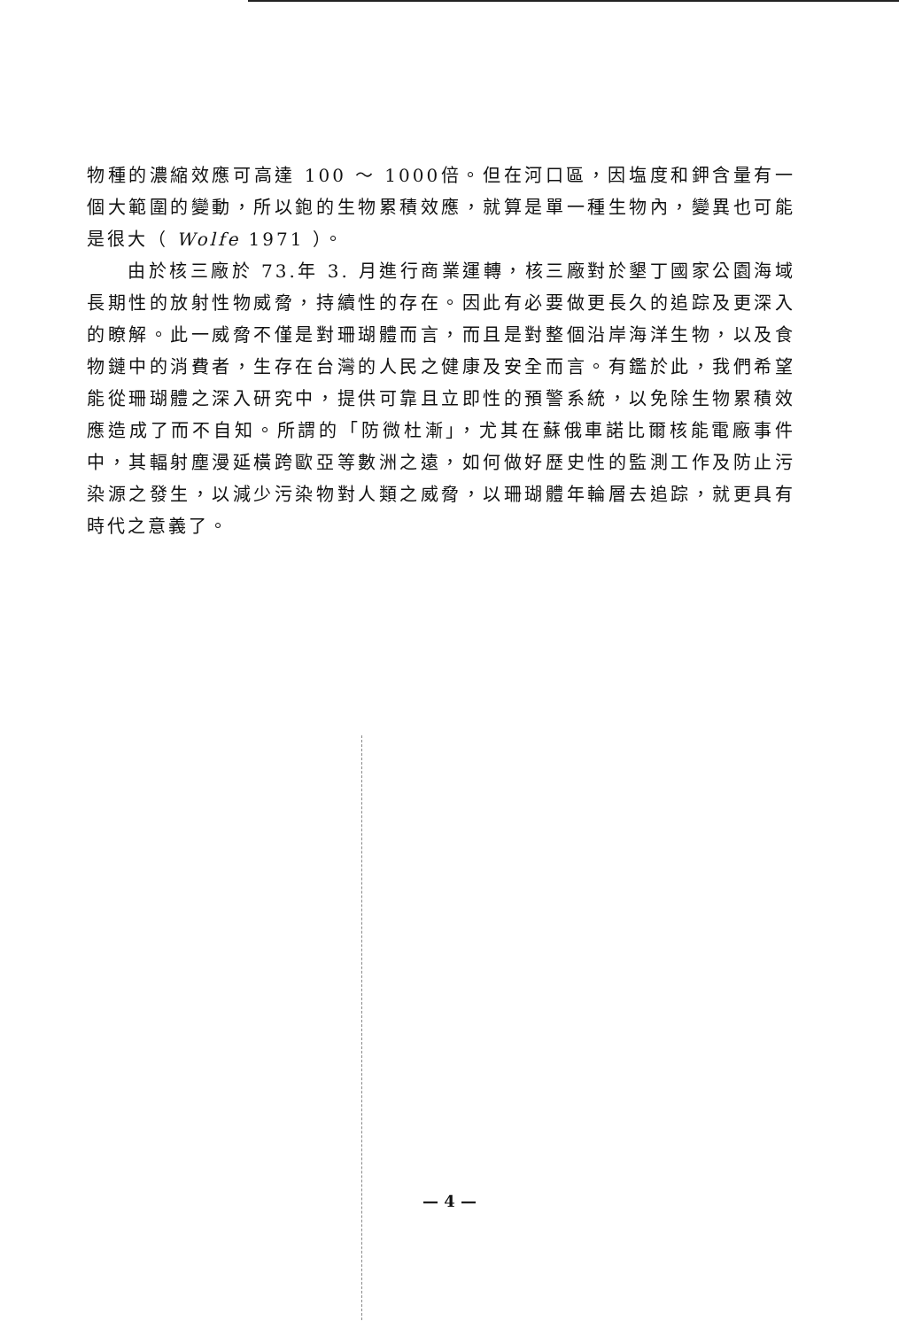物種的濃縮效應可高達 100 ～ 1000倍。但在河口區，因塩度和鉀含量有一個大範圍的變動，所以鉋的生物累積效應，就算是單一種生物內，變異也可能是很大（ Wolfe 1971 ）。
由於核三廠於 73.年 3. 月進行商業運轉，核三廠對於墾丁國家公園海域長期性的放射性物威脅，持續性的存在。因此有必要做更長久的追踪及更深入的瞭解。此一威脅不僅是對珊瑚體而言，而且是對整個沿岸海洋生物，以及食物鏈中的消費者，生存在台灣的人民之健康及安全而言。有鑑於此，我們希望能從珊瑚體之深入研究中，提供可靠且立即性的預警系統，以免除生物累積效應造成了而不自知。所謂的「防微杜漸」，尤其在蘇俄車諾比爾核能電廠事件中，其輻射塵漫延橫跨歐亞等數洲之遠，如何做好歷史性的監測工作及防止污染源之發生，以減少污染物對人類之威脅，以珊瑚體年輪層去追踪，就更具有時代之意義了。
— 4 —